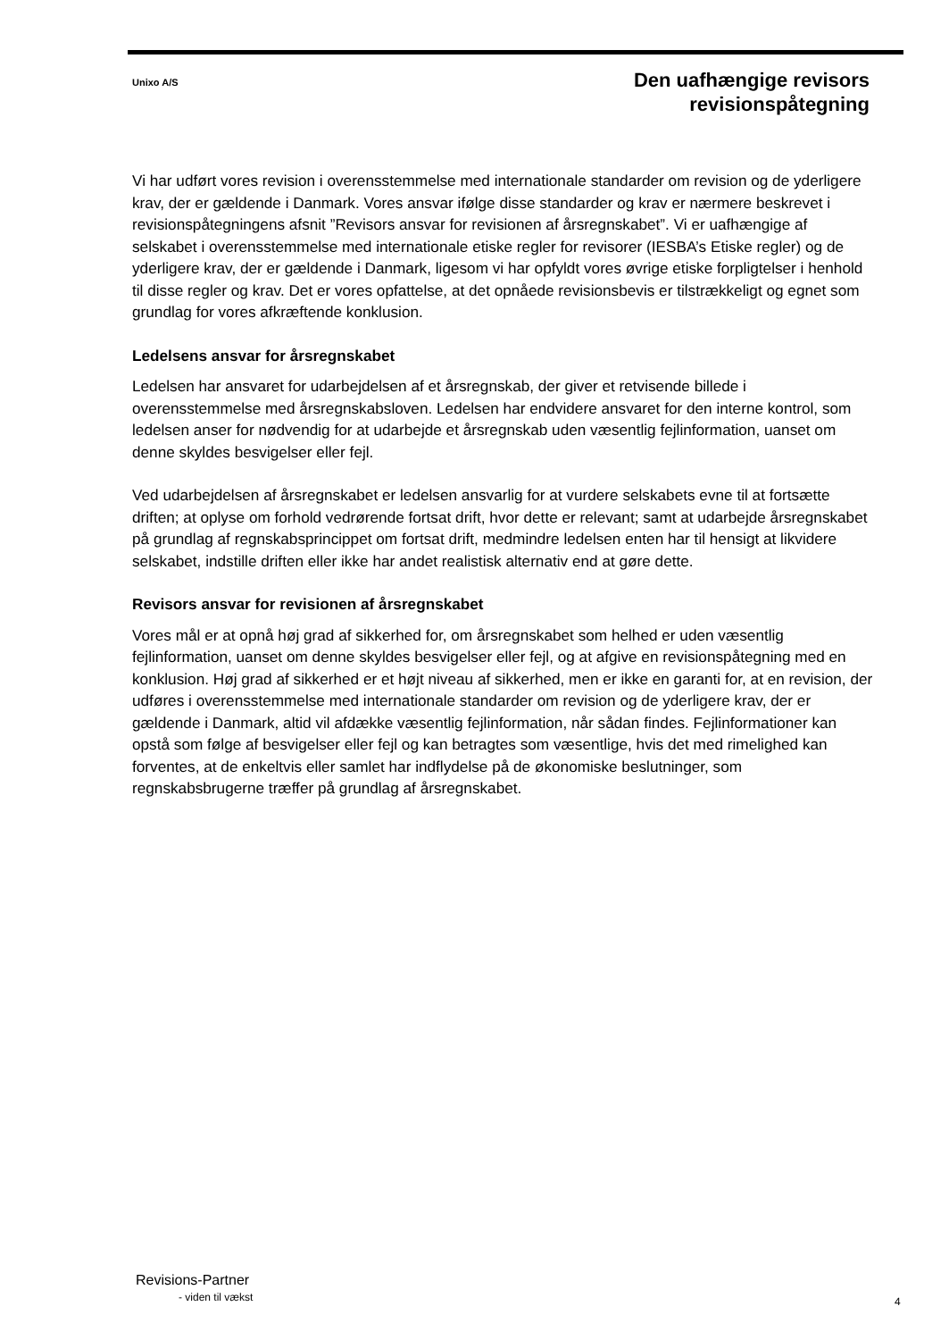Unixo A/S
Den uafhængige revisors
revisionspåtegning
Vi har udført vores revision i overensstemmelse med internationale standarder om revision og de yderligere krav, der er gældende i Danmark. Vores ansvar ifølge disse standarder og krav er nærmere beskrevet i revisionspåtegningens afsnit ”Revisors ansvar for revisionen af årsregnskabet”. Vi er uafhængige af selskabet i overensstemmelse med internationale etiske regler for revisorer (IESBA’s Etiske regler) og de yderligere krav, der er gældende i Danmark, ligesom vi har opfyldt vores øvrige etiske forpligtelser i henhold til disse regler og krav. Det er vores opfattelse, at det opnåede revisionsbevis er tilstrækkeligt og egnet som grundlag for vores afkræftende konklusion.
Ledelsens ansvar for årsregnskabet
Ledelsen har ansvaret for udarbejdelsen af et årsregnskab, der giver et retvisende billede i overensstemmelse med årsregnskabsloven. Ledelsen har endvidere ansvaret for den interne kontrol, som ledelsen anser for nødvendig for at udarbejde et årsregnskab uden væsentlig fejlinformation, uanset om denne skyldes besvigelser eller fejl.
Ved udarbejdelsen af årsregnskabet er ledelsen ansvarlig for at vurdere selskabets evne til at fortsætte driften; at oplyse om forhold vedrørende fortsat drift, hvor dette er relevant; samt at udarbejde årsregnskabet på grundlag af regnskabsprincippet om fortsat drift, medmindre ledelsen enten har til hensigt at likvidere selskabet, indstille driften eller ikke har andet realistisk alternativ end at gøre dette.
Revisors ansvar for revisionen af årsregnskabet
Vores mål er at opnå høj grad af sikkerhed for, om årsregnskabet som helhed er uden væsentlig fejlinformation, uanset om denne skyldes besvigelser eller fejl, og at afgive en revisionspåtegning med en konklusion. Høj grad af sikkerhed er et højt niveau af sikkerhed, men er ikke en garanti for, at en revision, der udføres i overensstemmelse med internationale standarder om revision og de yderligere krav, der er gældende i Danmark, altid vil afdække væsentlig fejlinformation, når sådan findes. Fejlinformationer kan opstå som følge af besvigelser eller fejl og kan betragtes som væsentlige, hvis det med rimelighed kan forventes, at de enkeltvis eller samlet har indflydelse på de økonomiske beslutninger, som regnskabsbrugerne træffer på grundlag af årsregnskabet.
Revisions-Partner
- viden til vækst
4